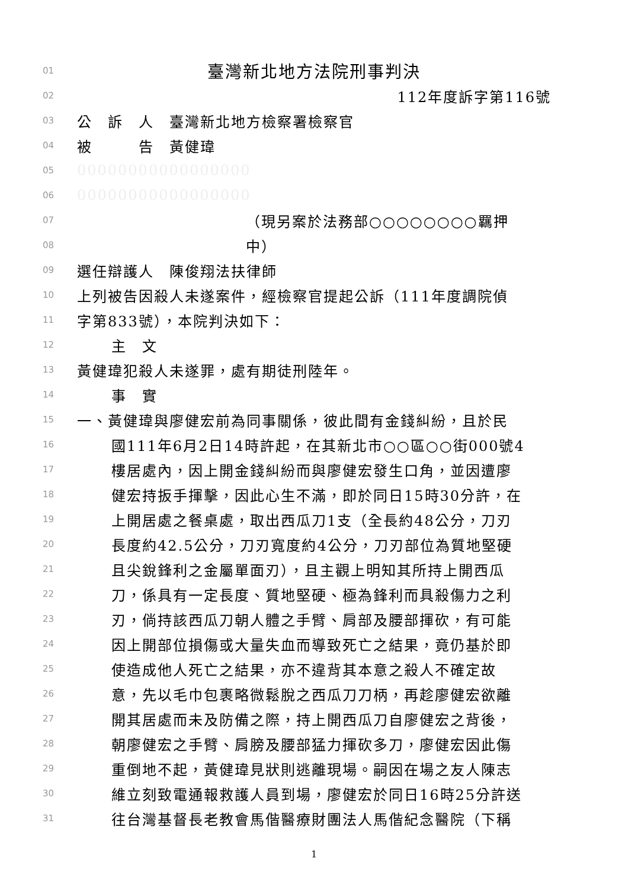01 臺灣新北地方法院刑事判決
02 112年度訴字第116號
03 公　訴　人　臺灣新北地方檢察署檢察官
04 被　　　告　黃健瑋
05 00000000000000000
06 00000000000000000
07 （現另案於法務部○○○○○○○○羈押
08 中）
09 選任辯護人　陳俊翔法扶律師
10 上列被告因殺人未遂案件，經檢察官提起公訴（111年度調院偵
11 字第833號），本院判決如下：
12 主　文
13 黃健瑋犯殺人未遂罪，處有期徒刑陸年。
14 事　實
15 一、黃健瑋與廖健宏前為同事關係，彼此間有金錢糾紛，且於民
16 國111年6月2日14時許起，在其新北市○○區○○街000號4
17 樓居處內，因上開金錢糾紛而與廖健宏發生口角，並因遭廖
18 健宏持扳手揮擊，因此心生不滿，即於同日15時30分許，在
19 上開居處之餐桌處，取出西瓜刀1支（全長約48公分，刀刃
20 長度約42.5公分，刀刃寬度約4公分，刀刃部位為質地堅硬
21 且尖銳鋒利之金屬單面刃），且主觀上明知其所持上開西瓜
22 刀，係具有一定長度、質地堅硬、極為鋒利而具殺傷力之利
23 刃，倘持該西瓜刀朝人體之手臂、肩部及腰部揮砍，有可能
24 因上開部位損傷或大量失血而導致死亡之結果，竟仍基於即
25 使造成他人死亡之結果，亦不違背其本意之殺人不確定故
26 意，先以毛巾包裹略微鬆脫之西瓜刀刀柄，再趁廖健宏欲離
27 開其居處而未及防備之際，持上開西瓜刀自廖健宏之背後，
28 朝廖健宏之手臂、肩膀及腰部猛力揮砍多刀，廖健宏因此傷
29 重倒地不起，黃健瑋見狀則逃離現場。嗣因在場之友人陳志
30 維立刻致電通報救護人員到場，廖健宏於同日16時25分許送
31 往台灣基督長老教會馬偕醫療財團法人馬偕紀念醫院（下稱
1